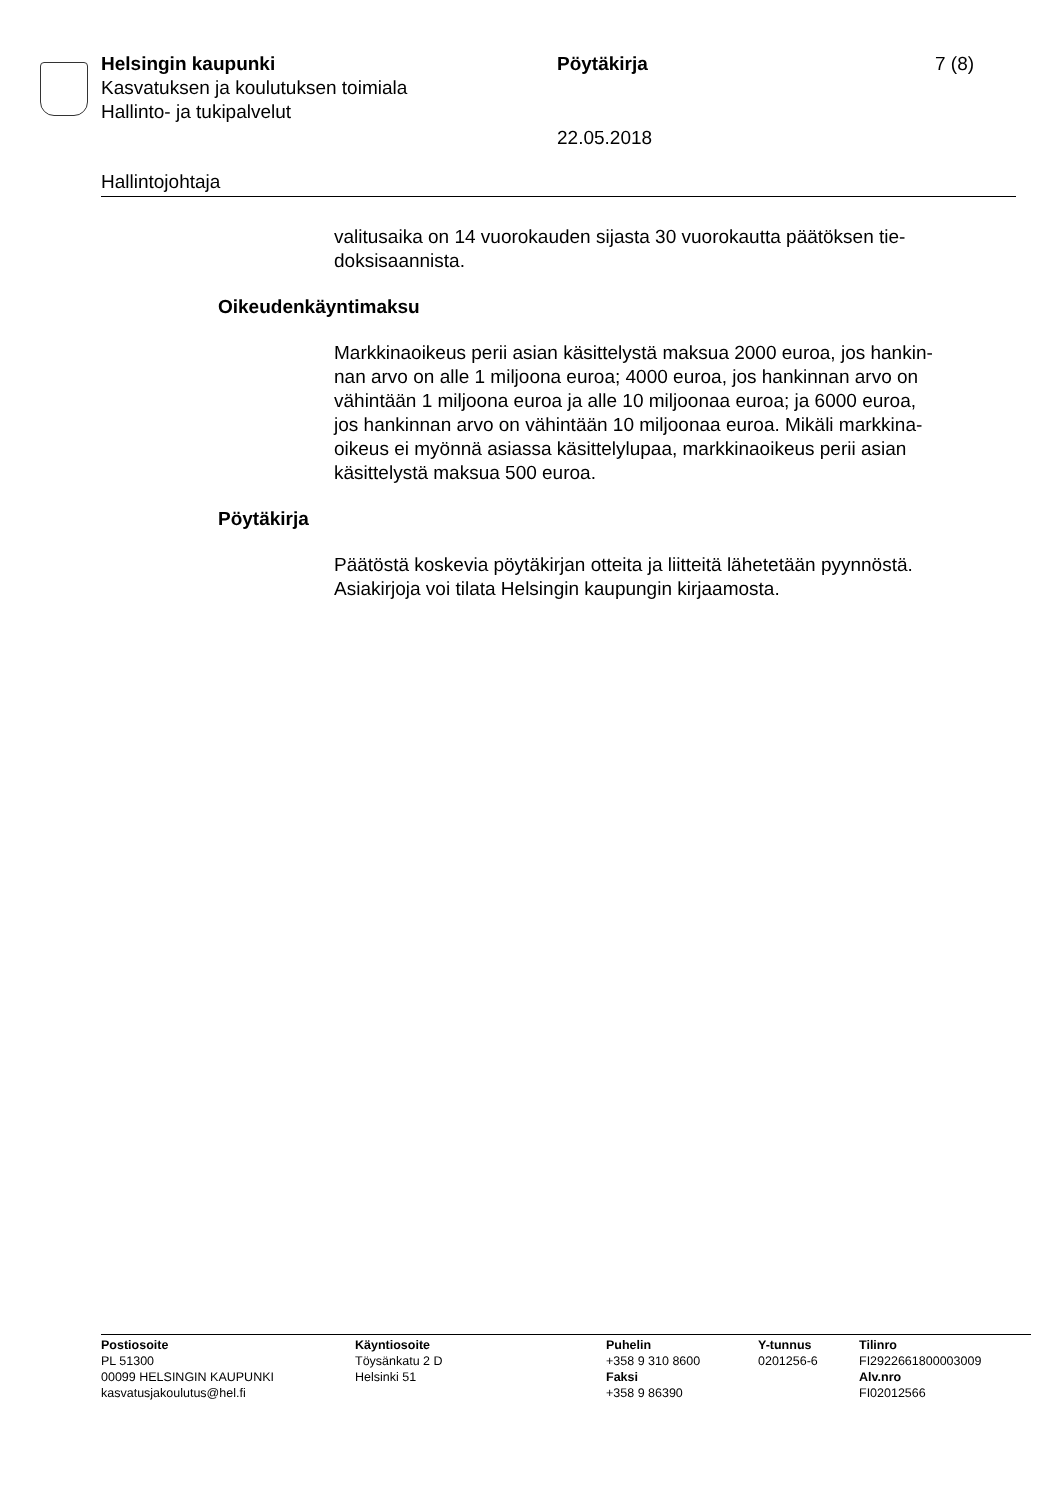Helsingin kaupunki Pöytäkirja 7 (8)
Kasvatuksen ja koulutuksen toimiala
Hallinto- ja tukipalvelut
22.05.2018
Hallintojohtaja
valitusaika on 14 vuorokauden sijasta 30 vuorokautta päätöksen tie-
doksisaannista.
Oikeudenkäyntimaksu
Markkinaoikeus perii asian käsittelystä maksua 2000 euroa, jos hankin-
nan arvo on alle 1 miljoona euroa; 4000 euroa, jos hankinnan arvo on
vähintään 1 miljoona euroa ja alle 10 miljoonaa euroa; ja 6000 euroa,
jos hankinnan arvo on vähintään 10 miljoonaa euroa. Mikäli markkina-
oikeus ei myönnä asiassa käsittelylupaa, markkinaoikeus perii asian
käsittelystä maksua 500 euroa.
Pöytäkirja
Päätöstä koskevia pöytäkirjan otteita ja liitteitä lähetetään pyynnöstä.
Asiakirjoja voi tilata Helsingin kaupungin kirjaamosta.
Postiosoite
PL 51300
00099 HELSINGIN KAUPUNKI
kasvatusjakoulutus@hel.fi
Käyntiosoite
Töysänkatu 2 D
Helsinki 51
Puhelin
+358 9 310 8600
Faksi
+358 9 86390
Y-tunnus
0201256-6
Tilinro
FI2922661800003009
Alv.nro
FI02012566